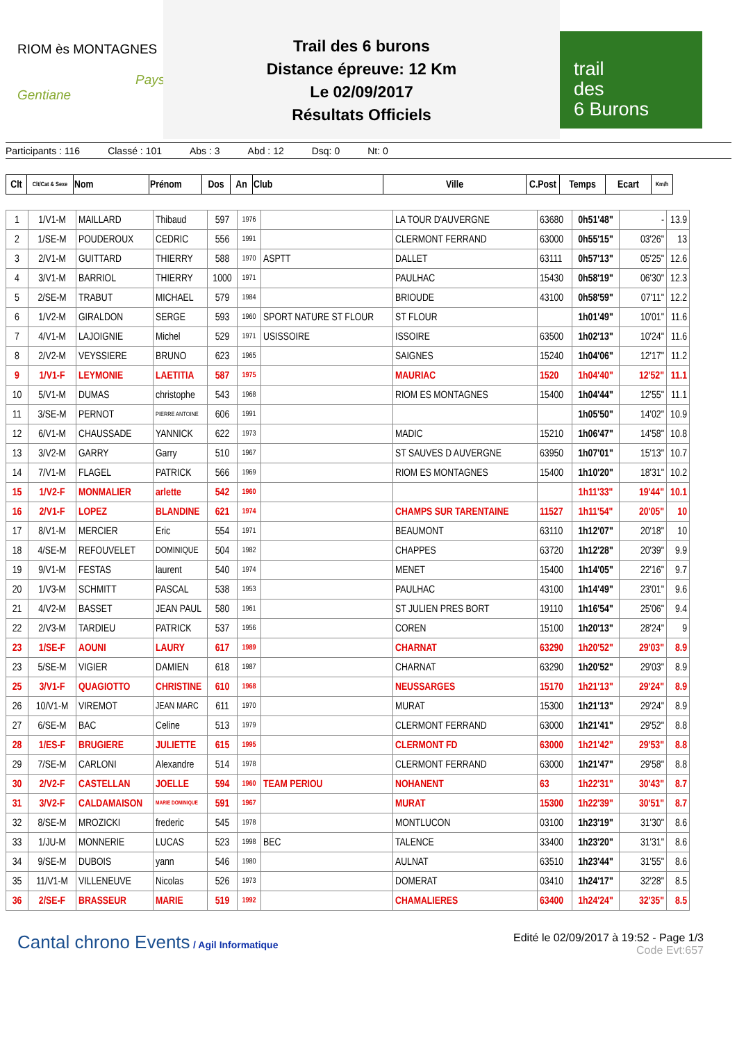RIOM ès MONTAGNES
Pays Gentiane
Trail des 6 burons
Distance épreuve: 12 Km
Le 02/09/2017
Résultats Officiels
trail
des
6 Burons
Participants : 116 Classé : 101 Abs : 3 Abd : 12 Dsq: 0 Nt: 0
| Clt | Clt/Cat & Sexe | Nom | Prénom | Dos | An | Club | Ville | C.Post | Temps | Ecart | Km/h |
| --- | --- | --- | --- | --- | --- | --- | --- | --- | --- | --- | --- |
| 1 | 1/V1-M | MAILLARD | Thibaud | 597 | 1976 | | LA TOUR D'AUVERGNE | 63680 | 0h51'48" | - | 13.9 |
| 2 | 1/SE-M | POUDEROUX | CEDRIC | 556 | 1991 | | CLERMONT FERRAND | 63000 | 0h55'15" | 03'26" | 13 |
| 3 | 2/V1-M | GUITTARD | THIERRY | 588 | 1970 | ASPTT | DALLET | 63111 | 0h57'13" | 05'25" | 12.6 |
| 4 | 3/V1-M | BARRIOL | THIERRY | 1000 | 1971 | | PAULHAC | 15430 | 0h58'19" | 06'30" | 12.3 |
| 5 | 2/SE-M | TRABUT | MICHAEL | 579 | 1984 | | BRIOUDE | 43100 | 0h58'59" | 07'11" | 12.2 |
| 6 | 1/V2-M | GIRALDON | SERGE | 593 | 1960 | SPORT NATURE ST FLOUR | ST FLOUR | | 1h01'49" | 10'01" | 11.6 |
| 7 | 4/V1-M | LAJOIGNIE | Michel | 529 | 1971 | USISSOIRE | ISSOIRE | 63500 | 1h02'13" | 10'24" | 11.6 |
| 8 | 2/V2-M | VEYSSIERE | BRUNO | 623 | 1965 | | SAIGNES | 15240 | 1h04'06" | 12'17" | 11.2 |
| 9 | 1/V1-F | LEYMONIE | LAETITIA | 587 | 1975 | | MAURIAC | 1520 | 1h04'40" | 12'52" | 11.1 |
| 10 | 5/V1-M | DUMAS | christophe | 543 | 1968 | | RIOM ES MONTAGNES | 15400 | 1h04'44" | 12'55" | 11.1 |
| 11 | 3/SE-M | PERNOT | PIERRE ANTOINE | 606 | 1991 | | | | 1h05'50" | 14'02" | 10.9 |
| 12 | 6/V1-M | CHAUSSADE | YANNICK | 622 | 1973 | | MADIC | 15210 | 1h06'47" | 14'58" | 10.8 |
| 13 | 3/V2-M | GARRY | Garry | 510 | 1967 | | ST SAUVES D AUVERGNE | 63950 | 1h07'01" | 15'13" | 10.7 |
| 14 | 7/V1-M | FLAGEL | PATRICK | 566 | 1969 | | RIOM ES MONTAGNES | 15400 | 1h10'20" | 18'31" | 10.2 |
| 15 | 1/V2-F | MONMALIER | arlette | 542 | 1960 | | | | 1h11'33" | 19'44" | 10.1 |
| 16 | 2/V1-F | LOPEZ | BLANDINE | 621 | 1974 | | CHAMPS SUR TARENTAINE | 11527 | 1h11'54" | 20'05" | 10 |
| 17 | 8/V1-M | MERCIER | Eric | 554 | 1971 | | BEAUMONT | 63110 | 1h12'07" | 20'18" | 10 |
| 18 | 4/SE-M | REFOUVELET | DOMINIQUE | 504 | 1982 | | CHAPPES | 63720 | 1h12'28" | 20'39" | 9.9 |
| 19 | 9/V1-M | FESTAS | laurent | 540 | 1974 | | MENET | 15400 | 1h14'05" | 22'16" | 9.7 |
| 20 | 1/V3-M | SCHMITT | PASCAL | 538 | 1953 | | PAULHAC | 43100 | 1h14'49" | 23'01" | 9.6 |
| 21 | 4/V2-M | BASSET | JEAN PAUL | 580 | 1961 | | ST JULIEN PRES BORT | 19110 | 1h16'54" | 25'06" | 9.4 |
| 22 | 2/V3-M | TARDIEU | PATRICK | 537 | 1956 | | COREN | 15100 | 1h20'13" | 28'24" | 9 |
| 23 | 1/SE-F | AOUNI | LAURY | 617 | 1989 | | CHARNAT | 63290 | 1h20'52" | 29'03" | 8.9 |
| 23 | 5/SE-M | VIGIER | DAMIEN | 618 | 1987 | | CHARNAT | 63290 | 1h20'52" | 29'03" | 8.9 |
| 25 | 3/V1-F | QUAGIOTTO | CHRISTINE | 610 | 1968 | | NEUSSARGES | 15170 | 1h21'13" | 29'24" | 8.9 |
| 26 | 10/V1-M | VIREMOT | JEAN MARC | 611 | 1970 | | MURAT | 15300 | 1h21'13" | 29'24" | 8.9 |
| 27 | 6/SE-M | BAC | Celine | 513 | 1979 | | CLERMONT FERRAND | 63000 | 1h21'41" | 29'52" | 8.8 |
| 28 | 1/ES-F | BRUGIERE | JULIETTE | 615 | 1995 | | CLERMONT FD | 63000 | 1h21'42" | 29'53" | 8.8 |
| 29 | 7/SE-M | CARLONI | Alexandre | 514 | 1978 | | CLERMONT FERRAND | 63000 | 1h21'47" | 29'58" | 8.8 |
| 30 | 2/V2-F | CASTELLAN | JOELLE | 594 | 1960 | TEAM PERIOU | NOHANENT | 63 | 1h22'31" | 30'43" | 8.7 |
| 31 | 3/V2-F | CALDAMAISON | MARIE DOMINIQUE | 591 | 1967 | | MURAT | 15300 | 1h22'39" | 30'51" | 8.7 |
| 32 | 8/SE-M | MROZICKI | frederic | 545 | 1978 | | MONTLUCON | 03100 | 1h23'19" | 31'30" | 8.6 |
| 33 | 1/JU-M | MONNERIE | LUCAS | 523 | 1998 | BEC | TALENCE | 33400 | 1h23'20" | 31'31" | 8.6 |
| 34 | 9/SE-M | DUBOIS | yann | 546 | 1980 | | AULNAT | 63510 | 1h23'44" | 31'55" | 8.6 |
| 35 | 11/V1-M | VILLENEUVE | Nicolas | 526 | 1973 | | DOMERAT | 03410 | 1h24'17" | 32'28" | 8.5 |
| 36 | 2/SE-F | BRASSEUR | MARIE | 519 | 1992 | | CHAMALIERES | 63400 | 1h24'24" | 32'35" | 8.5 |
Cantal chrono Events / Agil Informatique
Edité le 02/09/2017 à 19:52 - Page 1/3
Code Evt:657